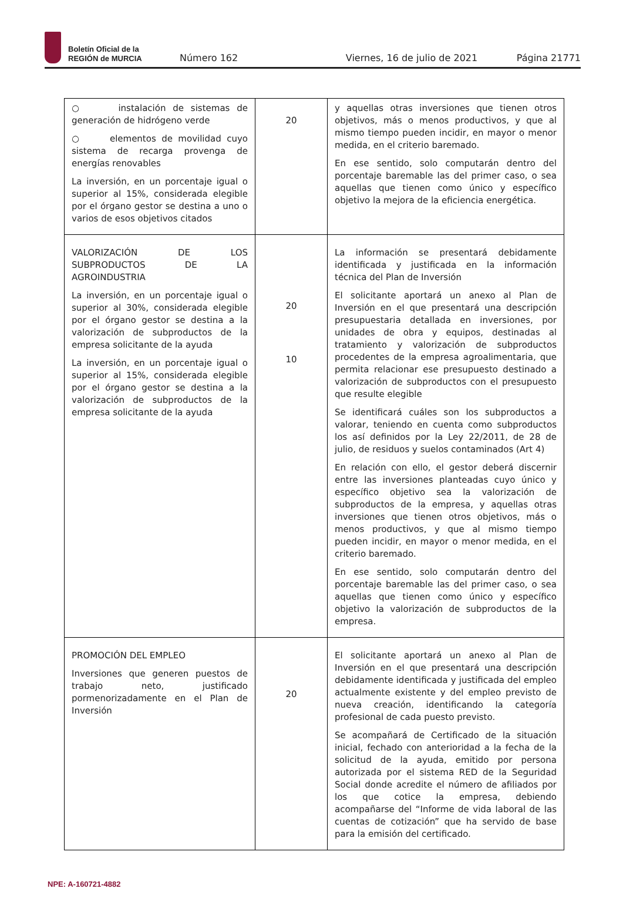Boletín Oficial de la
REGIÓN de MURCIA
Número 162
Viernes, 16 de julio de 2021
Página 21771
| ○ instalación de sistemas de generación de hidrógeno verde ○ elementos de movilidad cuyo sistema de recarga provenga de energías renovables La inversión, en un porcentaje igual o superior al 15%, considerada elegible por el órgano gestor se destina a uno o varios de esos objetivos citados | 20 | y aquellas otras inversiones que tienen otros objetivos, más o menos productivos, y que al mismo tiempo pueden incidir, en mayor o menor medida, en el criterio baremado. En ese sentido, solo computarán dentro del porcentaje baremable las del primer caso, o sea aquellas que tienen como único y específico objetivo la mejora de la eficiencia energética. |
| VALORIZACIÓN DE LOS SUBPRODUCTOS DE LA AGROINDUSTRIA La inversión, en un porcentaje igual o superior al 30%, considerada elegible por el órgano gestor se destina a la valorización de subproductos de la empresa solicitante de la ayuda La inversión, en un porcentaje igual o superior al 15%, considerada elegible por el órgano gestor se destina a la valorización de subproductos de la empresa solicitante de la ayuda | 20 10 | La información se presentará debidamente identificada y justificada en la información técnica del Plan de Inversión El solicitante aportará un anexo al Plan de Inversión en el que presentará una descripción presupuestaria detallada en inversiones, por unidades de obra y equipos, destinadas al tratamiento y valorización de subproductos procedentes de la empresa agroalimentaria, que permita relacionar ese presupuesto destinado a valorización de subproductos con el presupuesto que resulte elegible Se identificará cuáles son los subproductos a valorar, teniendo en cuenta como subproductos los así definidos por la Ley 22/2011, de 28 de julio, de residuos y suelos contaminados (Art 4) En relación con ello, el gestor deberá discernir entre las inversiones planteadas cuyo único y específico objetivo sea la valorización de subproductos de la empresa, y aquellas otras inversiones que tienen otros objetivos, más o menos productivos, y que al mismo tiempo pueden incidir, en mayor o menor medida, en el criterio baremado. En ese sentido, solo computarán dentro del porcentaje baremable las del primer caso, o sea aquellas que tienen como único y específico objetivo la valorización de subproductos de la empresa. |
| PROMOCIÓN DEL EMPLEO Inversiones que generen puestos de trabajo neto, justificado pormenorizadamente en el Plan de Inversión | 20 | El solicitante aportará un anexo al Plan de Inversión en el que presentará una descripción debidamente identificada y justificada del empleo actualmente existente y del empleo previsto de nueva creación, identificando la categoría profesional de cada puesto previsto. Se acompañará de Certificado de la situación inicial, fechado con anterioridad a la fecha de la solicitud de la ayuda, emitido por persona autorizada por el sistema RED de la Seguridad Social donde acredite el número de afiliados por los que cotice la empresa, debiendo acompañarse del “Informe de vida laboral de las cuentas de cotización” que ha servido de base para la emisión del certificado. |
NPE: A-160721-4882